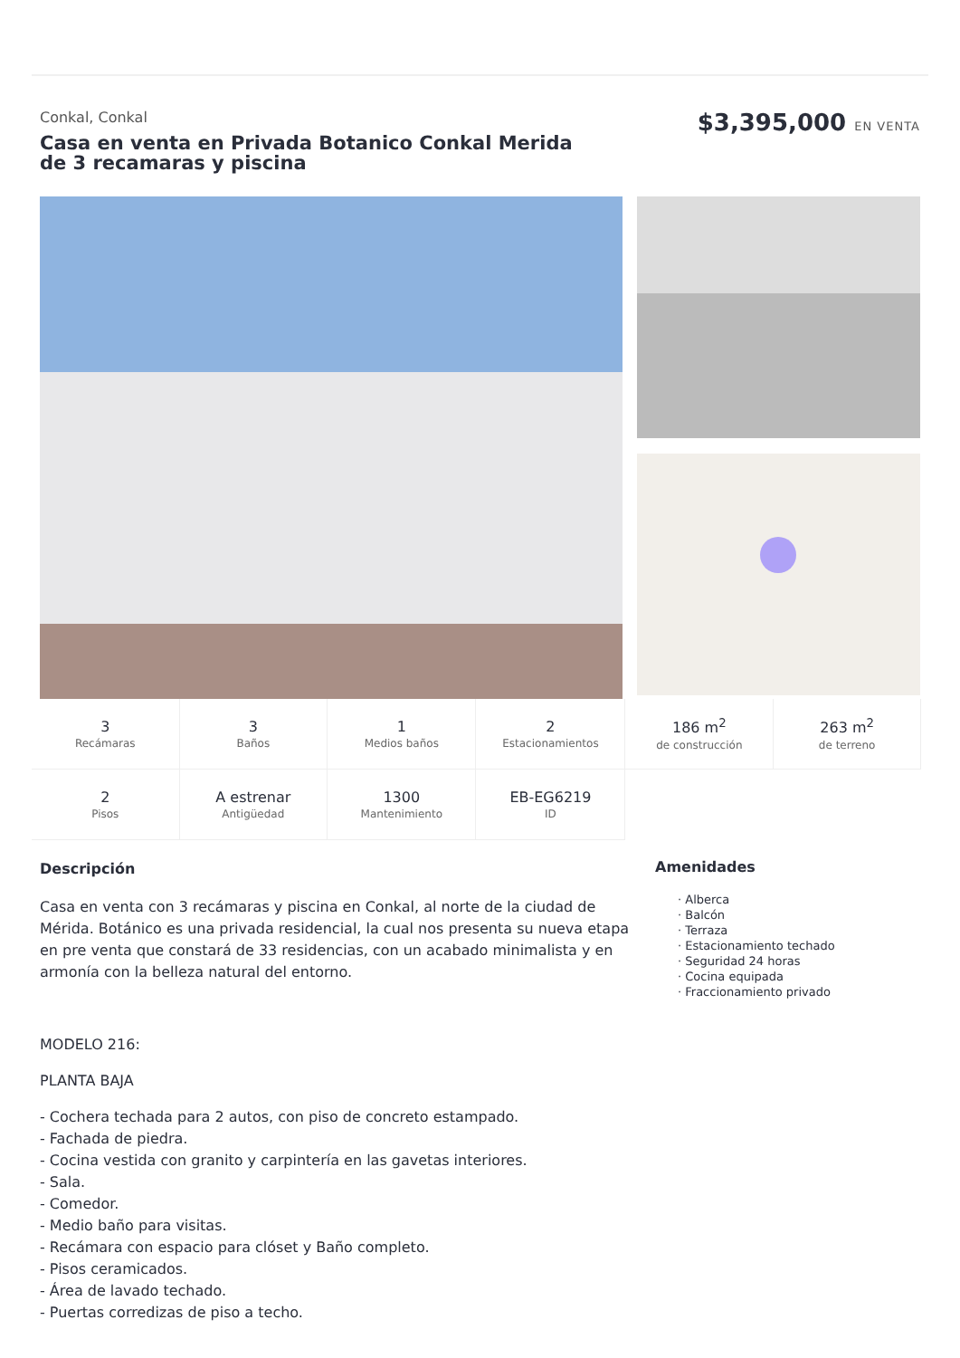Conkal, Conkal
Casa en venta en Privada Botanico Conkal Merida de 3 recamaras y piscina
$3,395,000 EN VENTA
| 3 Recámaras | 3 Baños | 1 Medios baños | 2 Estacionamientos | 186 m<sup>2</sup> de construcción | 263 m<sup>2</sup> de terreno |
| 2 Pisos | A estrenar Antigüedad | 1300 Mantenimiento | EB-EG6219 ID | | |
Descripción
Casa en venta con 3 recámaras y piscina en Conkal, al norte de la ciudad de Mérida. Botánico es una privada residencial, la cual nos presenta su nueva etapa en pre venta que constará de 33 residencias, con un acabado minimalista y en armonía con la belleza natural del entorno.
MODELO 216:
PLANTA BAJA
- Cochera techada para 2 autos, con piso de concreto estampado.
- Fachada de piedra.
- Cocina vestida con granito y carpintería en las gavetas interiores.
- Sala.
- Comedor.
- Medio baño para visitas.
- Recámara con espacio para clóset y Baño completo.
- Pisos ceramicados.
- Área de lavado techado.
- Puertas corredizas de piso a techo.
Amenidades
· Alberca
· Balcón
· Terraza
· Estacionamiento techado
· Seguridad 24 horas
· Cocina equipada
· Fraccionamiento privado